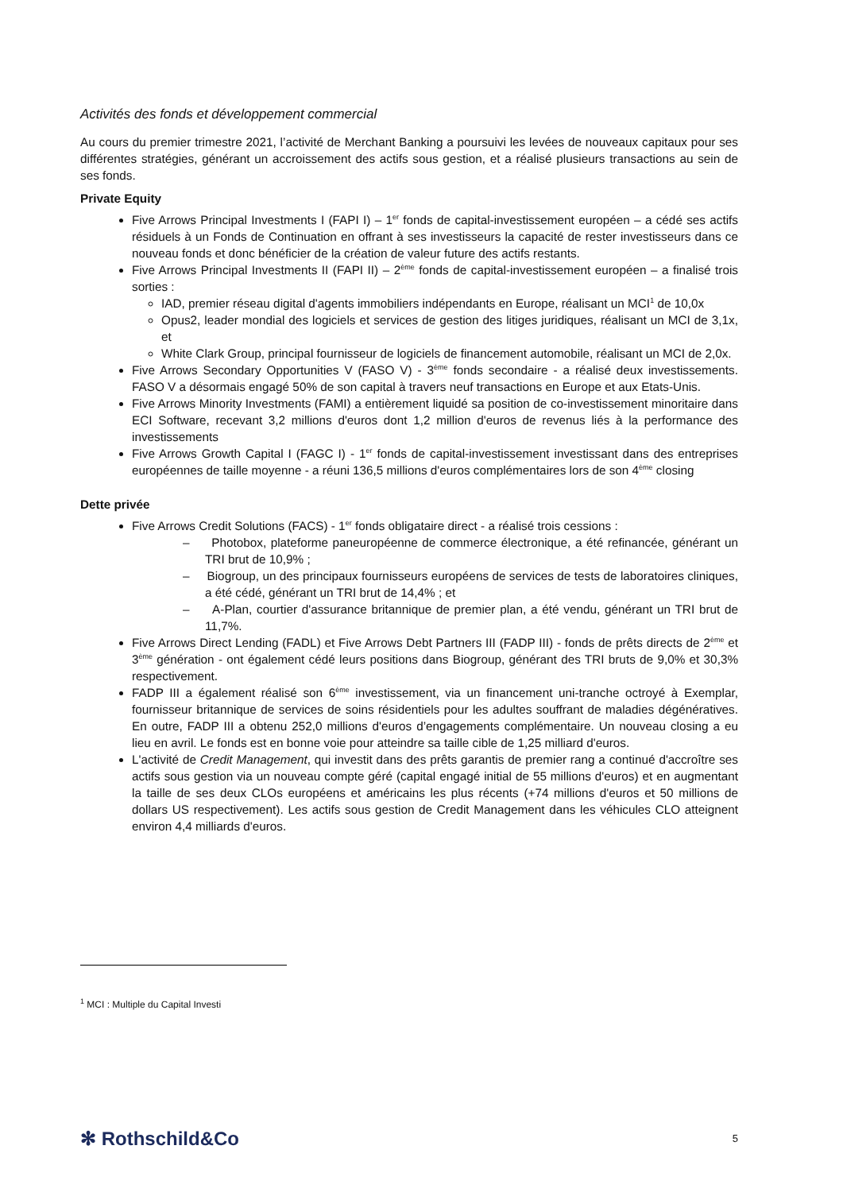Activités des fonds et développement commercial
Au cours du premier trimestre 2021, l’activité de Merchant Banking a poursuivi les levées de nouveaux capitaux pour ses différentes stratégies, générant un accroissement des actifs sous gestion, et a réalisé plusieurs transactions au sein de ses fonds.
Private Equity
Five Arrows Principal Investments I (FAPI I) – 1<sup>er</sup> fonds de capital-investissement européen – a cédé ses actifs résiduels à un Fonds de Continuation en offrant à ses investisseurs la capacité de rester investisseurs dans ce nouveau fonds et donc bénéficier de la création de valeur future des actifs restants.
Five Arrows Principal Investments II (FAPI II) – 2<sup>ème</sup> fonds de capital-investissement européen – a finalisé trois sorties :
IAD, premier réseau digital d'agents immobiliers indépendants en Europe, réalisant un MCI<sup>1</sup> de 10,0x
Opus2, leader mondial des logiciels et services de gestion des litiges juridiques, réalisant un MCI de 3,1x, et
White Clark Group, principal fournisseur de logiciels de financement automobile, réalisant un MCI de 2,0x.
Five Arrows Secondary Opportunities V (FASO V) - 3<sup>ème</sup> fonds secondaire - a réalisé deux investissements. FASO V a désormais engagé 50% de son capital à travers neuf transactions en Europe et aux Etats-Unis.
Five Arrows Minority Investments (FAMI) a entièrement liquidé sa position de co-investissement minoritaire dans ECI Software, recevant 3,2 millions d'euros dont 1,2 million d'euros de revenus liés à la performance des investissements
Five Arrows Growth Capital I (FAGC I) - 1<sup>er</sup> fonds de capital-investissement investissant dans des entreprises européennes de taille moyenne - a réuni 136,5 millions d'euros complémentaires lors de son 4<sup>ème</sup> closing
Dette privée
Five Arrows Credit Solutions (FACS) - 1<sup>er</sup> fonds obligataire direct - a réalisé trois cessions :
– Photobox, plateforme paneuropéenne de commerce électronique, a été refinancée, générant un TRI brut de 10,9% ;
– Biogroup, un des principaux fournisseurs européens de services de tests de laboratoires cliniques, a été cédé, générant un TRI brut de 14,4% ; et
– A-Plan, courtier d'assurance britannique de premier plan, a été vendu, générant un TRI brut de 11,7%.
Five Arrows Direct Lending (FADL) et Five Arrows Debt Partners III (FADP III) - fonds de prêts directs de 2<sup>ème</sup> et 3<sup>ème</sup> génération - ont également cédé leurs positions dans Biogroup, générant des TRI bruts de 9,0% et 30,3% respectivement.
FADP III a également réalisé son 6<sup>ème</sup> investissement, via un financement uni-tranche octroyé à Exemplar, fournisseur britannique de services de soins résidentiels pour les adultes souffrant de maladies dégénératives. En outre, FADP III a obtenu 252,0 millions d'euros d’engagements complémentaire. Un nouveau closing a eu lieu en avril. Le fonds est en bonne voie pour atteindre sa taille cible de 1,25 milliard d'euros.
L'activité de Credit Management, qui investit dans des prêts garantis de premier rang a continué d'accroître ses actifs sous gestion via un nouveau compte géré (capital engagé initial de 55 millions d'euros) et en augmentant la taille de ses deux CLOs européens et américains les plus récents (+74 millions d'euros et 50 millions de dollars US respectivement). Les actifs sous gestion de Credit Management dans les véhicules CLO atteignent environ 4,4 milliards d'euros.
<sup>1</sup> MCI : Multiple du Capital Investi
✻ Rothschild&Co 5